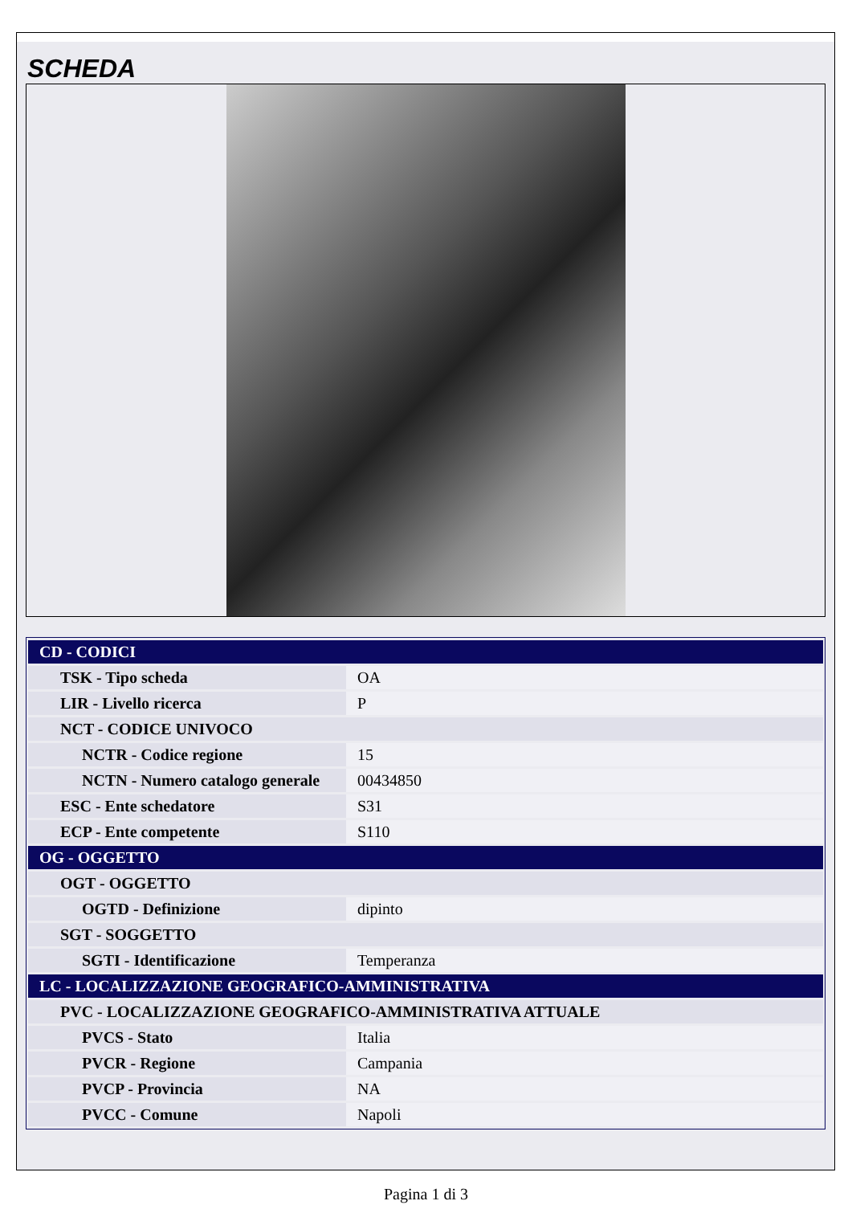SCHEDA
| CD - CODICI | |
| TSK - Tipo scheda | OA |
| LIR - Livello ricerca | P |
| NCT - CODICE UNIVOCO | |
| NCTR - Codice regione | 15 |
| NCTN - Numero catalogo generale | 00434850 |
| ESC - Ente schedatore | S31 |
| ECP - Ente competente | S110 |
| OG - OGGETTO | |
| OGT - OGGETTO | |
| OGTD - Definizione | dipinto |
| SGT - SOGGETTO | |
| SGTI - Identificazione | Temperanza |
| LC - LOCALIZZAZIONE GEOGRAFICO-AMMINISTRATIVA | |
| PVC - LOCALIZZAZIONE GEOGRAFICO-AMMINISTRATIVA ATTUALE | |
| PVCS - Stato | Italia |
| PVCR - Regione | Campania |
| PVCP - Provincia | NA |
| PVCC - Comune | Napoli |
Pagina 1 di 3